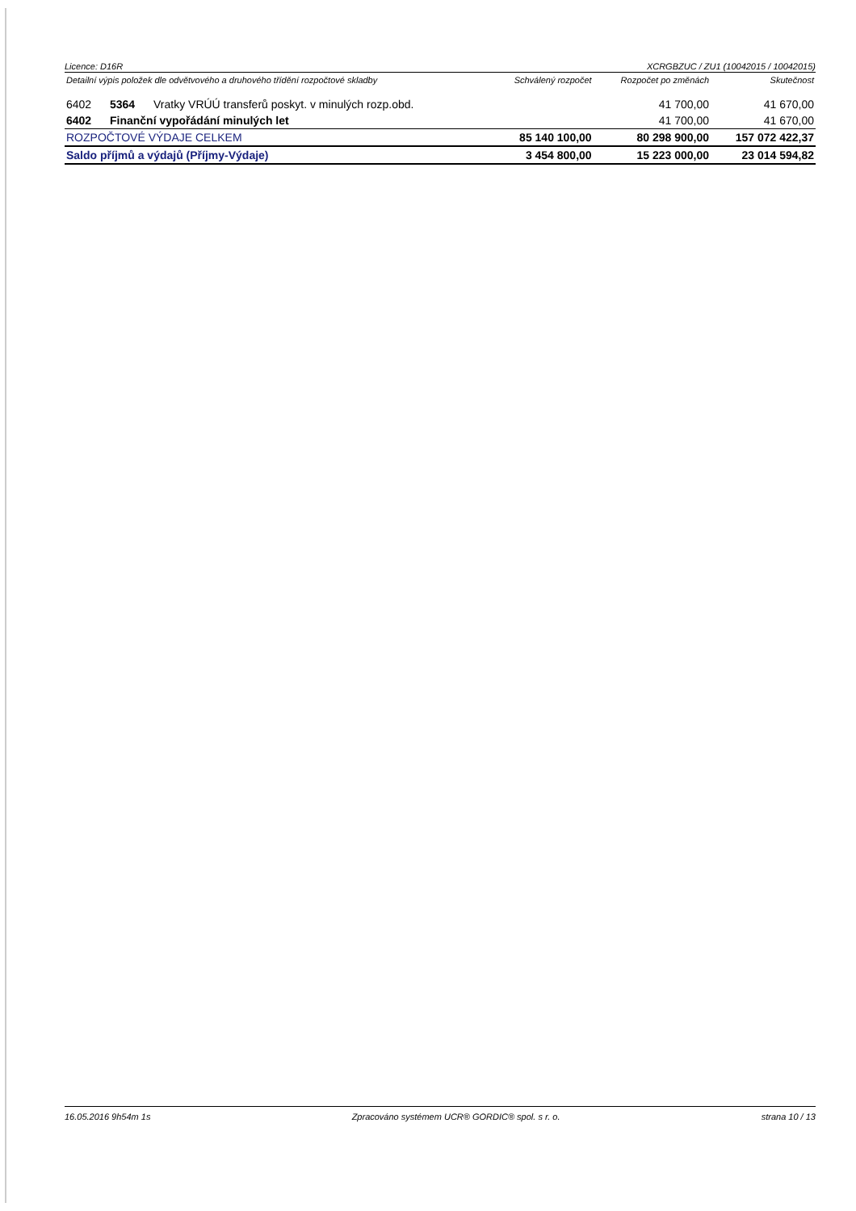Licence: D16R XCRGBZUC / ZU1 (10042015 / 10042015)
| Detailní výpis položek dle odvětvového a druhového třídění rozpočtové skladby | | | Schválený rozpočet | Rozpočet po změnách | Skutečnost |
| --- | --- | --- | --- | --- | --- |
| 6402 | 5364 | Vratky VRÚÚ transferů poskyt. v minulých rozp.obd. | | 41 700,00 | 41 670,00 |
| 6402 | Finanční vypořádání minulých let | | | 41 700,00 | 41 670,00 |
| ROZPOČTOVÉ VÝDAJE CELKEM | | | 85 140 100,00 | 80 298 900,00 | 157 072 422,37 |
| Saldo příjmů a výdajů (Příjmy-Výdaje) | | | 3 454 800,00 | 15 223 000,00 | 23 014 594,82 |
16.05.2016 9h54m 1s Zpracováno systémem UCR® GORDIC® spol. s r. o. strana 10 / 13